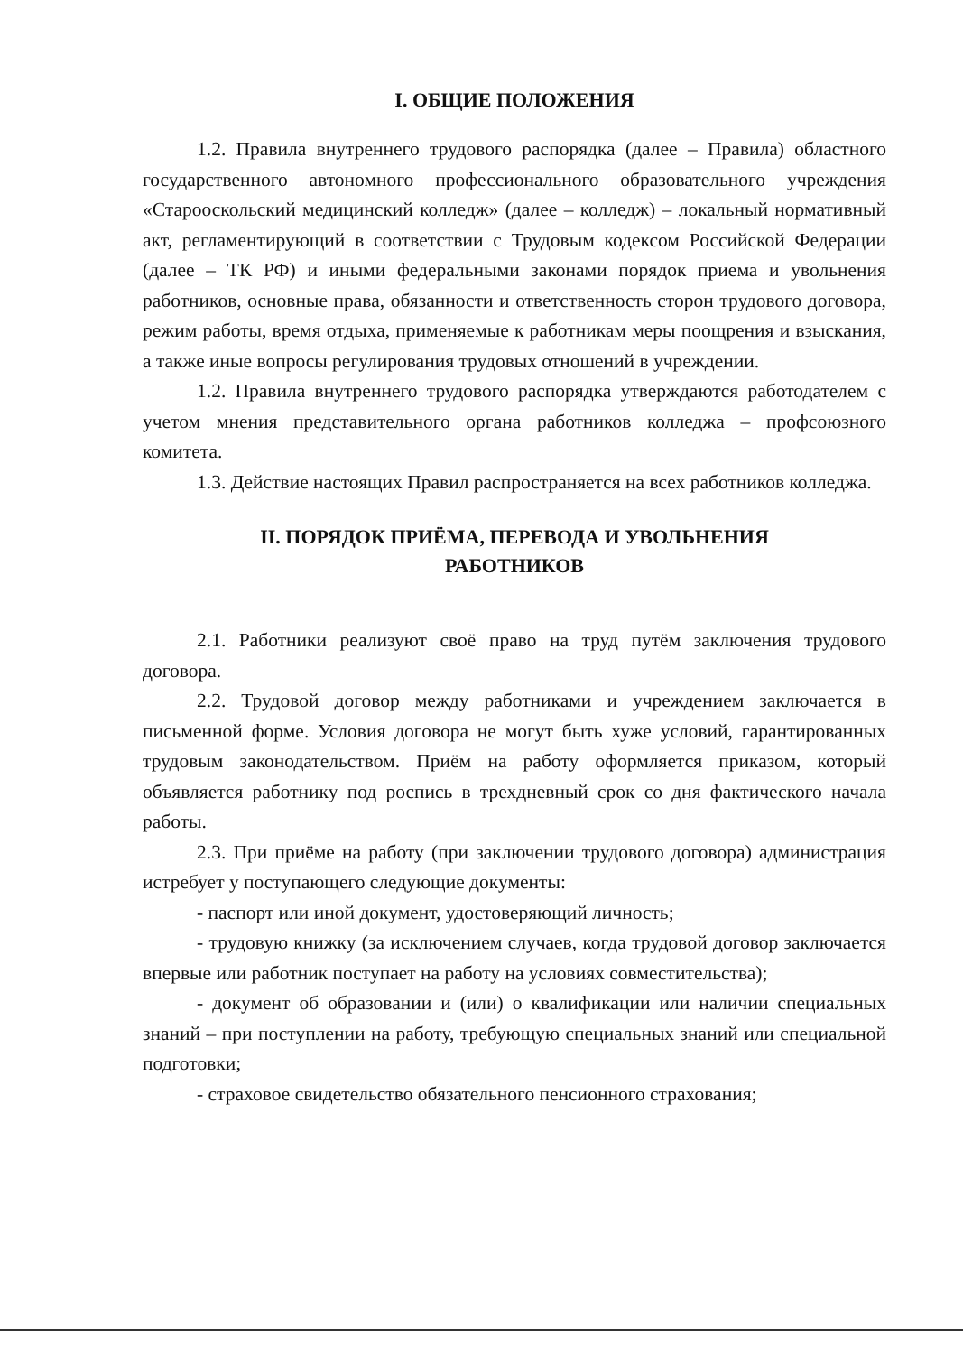I. ОБЩИЕ ПОЛОЖЕНИЯ
1.2. Правила внутреннего трудового распорядка (далее – Правила) областного государственного автономного профессионального образовательного учреждения «Старооскольский медицинский колледж» (далее – колледж) – локальный нормативный акт, регламентирующий в соответствии с Трудовым кодексом Российской Федерации (далее – ТК РФ) и иными федеральными законами порядок приема и увольнения работников, основные права, обязанности и ответственность сторон трудового договора, режим работы, время отдыха, применяемые к работникам меры поощрения и взыскания, а также иные вопросы регулирования трудовых отношений в учреждении.
1.2. Правила внутреннего трудового распорядка утверждаются работодателем с учетом мнения представительного органа работников колледжа – профсоюзного комитета.
1.3. Действие настоящих Правил распространяется на всех работников колледжа.
II. ПОРЯДОК ПРИЁМА, ПЕРЕВОДА И УВОЛЬНЕНИЯ
РАБОТНИКОВ
2.1. Работники реализуют своё право на труд путём заключения трудового договора.
2.2. Трудовой договор между работниками и учреждением заключается в письменной форме. Условия договора не могут быть хуже условий, гарантированных трудовым законодательством. Приём на работу оформляется приказом, который объявляется работнику под роспись в трехдневный срок со дня фактического начала работы.
2.3. При приёме на работу (при заключении трудового договора) администрация истребует у поступающего следующие документы:
- паспорт или иной документ, удостоверяющий личность;
- трудовую книжку (за исключением случаев, когда трудовой договор заключается впервые или работник поступает на работу на условиях совместительства);
- документ об образовании и (или) о квалификации или наличии специальных знаний – при поступлении на работу, требующую специальных знаний или специальной подготовки;
- страховое свидетельство обязательного пенсионного страхования;